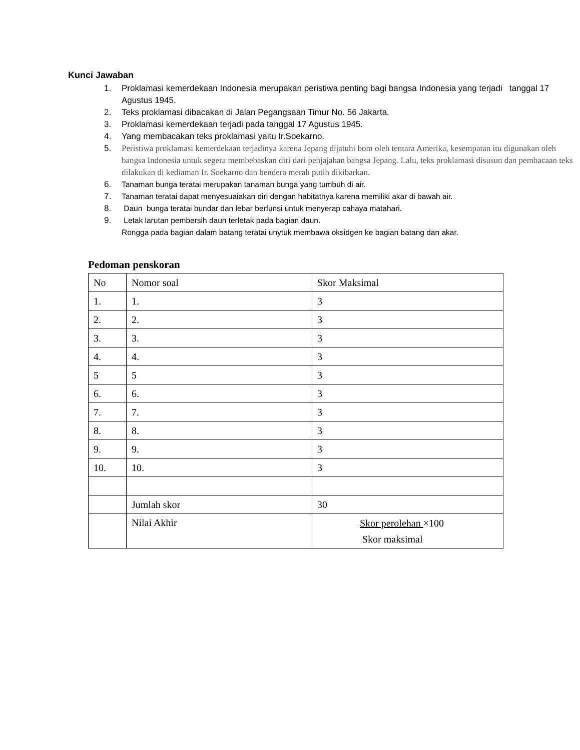Kunci Jawaban
1. Proklamasi kemerdekaan Indonesia merupakan peristiwa penting bagi bangsa Indonesia yang terjadi tanggal 17 Agustus 1945.
2. Teks proklamasi dibacakan di Jalan Pegangsaan Timur No. 56 Jakarta.
3. Proklamasi kemerdekaan terjadi pada tanggal 17 Agustus 1945.
4. Yang membacakan teks proklamasi yaitu Ir.Soekarno.
5. Peristiwa proklamasi kemerdekaan terjadinya karena Jepang dijatuhi bom oleh tentara Amerika, kesempatan itu digunakan oleh bangsa Indonesia untuk segera membebaskan diri dari penjajahan bangsa Jepang. Lalu, teks proklamasi disusun dan pembacaan teks dilakukan di kediaman Ir. Soekarno dan bendera merah putih dikibarkan.
6. Tanaman bunga teratai merupakan tanaman bunga yang tumbuh di air.
7. Tanaman teratai dapat menyesuaiakan diri dengan habitatnya karena memiliki akar di bawah air.
8. Daun bunga teratai bundar dan lebar berfunsi untuk menyerap cahaya matahari.
9. Letak larutan pembersih daun terletak pada bagian daun.
Rongga pada bagian dalam batang teratai unytuk membawa oksidgen ke bagian batang dan akar.
Pedoman penskoran
| No | Nomor soal | Skor Maksimal |
| 1. | 1. | 3 |
| 2. | 2. | 3 |
| 3. | 3. | 3 |
| 4. | 4. | 3 |
| 5 | 5 | 3 |
| 6. | 6. | 3 |
| 7. | 7. | 3 |
| 8. | 8. | 3 |
| 9. | 9. | 3 |
| 10. | 10. | 3 |
| | Jumlah skor | 30 |
| | Nilai Akhir | Skor perolehan ×100 Skor maksimal |